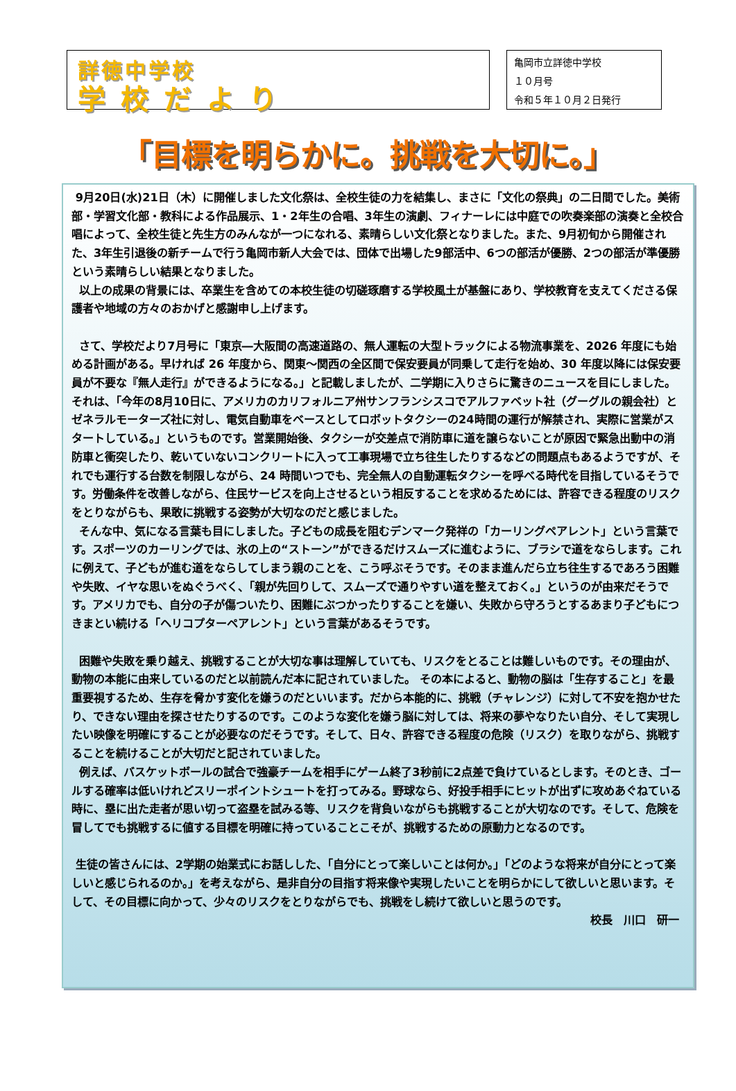詳徳中学校
学校だより
亀岡市立詳徳中学校
１０月号
令和５年１０月２日発行
「目標を明らかに。挑戦を大切に。」
9月20日(水)21日（木）に開催しました文化祭は、全校生徒の力を結集し、まさに「文化の祭典」の二日間でした。美術部・学習文化部・教科による作品展示、1・2年生の合唱、3年生の演劇、フィナーレには中庭での吹奏楽部の演奏と全校合唱によって、全校生徒と先生方のみんなが一つになれる、素晴らしい文化祭となりました。また、9月初旬から開催された、3年生引退後の新チームで行う亀岡市新人大会では、団体で出場した9部活中、6つの部活が優勝、2つの部活が準優勝という素晴らしい結果となりました。
以上の成果の背景には、卒業生を含めての本校生徒の切磋琢磨する学校風土が基盤にあり、学校教育を支えてくださる保護者や地域の方々のおかげと感謝申し上げます。
さて、学校だより7月号に「東京―大阪間の高速道路の、無人運転の大型トラックによる物流事業を、2026 年度にも始める計画がある。早ければ 26 年度から、関東～関西の全区間で保安要員が同乗して走行を始め、30 年度以降には保安要員が不要な『無人走行』ができるようになる。」と記載しましたが、二学期に入りさらに驚きのニュースを目にしました。それは、「今年の8月10日に、アメリカのカリフォルニア州サンフランシスコでアルファベット社（グーグルの親会社）とゼネラルモーターズ社に対し、電気自動車をベースとしてロボットタクシーの24時間の運行が解禁され、実際に営業がスタートしている。」というものです。営業開始後、タクシーが交差点で消防車に道を譲らないことが原因で緊急出動中の消防車と衝突したり、乾いていないコンクリートに入って工事現場で立ち往生したりするなどの問題点もあるようですが、それでも運行する台数を制限しながら、24 時間いつでも、完全無人の自動運転タクシーを呼べる時代を目指しているそうです。労働条件を改善しながら、住民サービスを向上させるという相反することを求めるためには、許容できる程度のリスクをとりながらも、果敢に挑戦する姿勢が大切なのだと感じました。
そんな中、気になる言葉も目にしました。子どもの成長を阻むデンマーク発祥の「カーリングペアレント」という言葉です。スポーツのカーリングでは、氷の上の“ストーン”ができるだけスムーズに進むように、ブラシで道をならします。これに例えて、子どもが進む道をならしてしまう親のことを、こう呼ぶそうです。そのまま進んだら立ち往生するであろう困難や失敗、イヤな思いをぬぐうべく、「親が先回りして、スムーズで通りやすい道を整えておく。」というのが由来だそうです。アメリカでも、自分の子が傷ついたり、困難にぶつかったりすることを嫌い、失敗から守ろうとするあまり子どもにつきまとい続ける「ヘリコプターペアレント」という言葉があるそうです。
困難や失敗を乗り越え、挑戦することが大切な事は理解していても、リスクをとることは難しいものです。その理由が、動物の本能に由来しているのだと以前読んだ本に記されていました。 その本によると、動物の脳は「生存すること」を最重要視するため、生存を脅かす変化を嫌うのだといいます。だから本能的に、挑戦（チャレンジ）に対して不安を抱かせたり、できない理由を探させたりするのです。このような変化を嫌う脳に対しては、将来の夢やなりたい自分、そして実現したい映像を明確にすることが必要なのだそうです。そして、日々、許容できる程度の危険（リスク）を取りながら、挑戦することを続けることが大切だと記されていました。
例えば、バスケットボールの試合で強豪チームを相手にゲーム終了3秒前に2点差で負けているとします。そのとき、ゴールする確率は低いけれどスリーポイントシュートを打ってみる。野球なら、好投手相手にヒットが出ずに攻めあぐねている時に、塁に出た走者が思い切って盗塁を試みる等、リスクを背負いながらも挑戦することが大切なのです。そして、危険を冒してでも挑戦するに値する目標を明確に持っていることこそが、挑戦するための原動力となるのです。
生徒の皆さんには、2学期の始業式にお話しした、「自分にとって楽しいことは何か。」「どのような将来が自分にとって楽しいと感じられるのか。」を考えながら、是非自分の目指す将来像や実現したいことを明らかにして欲しいと思います。そして、その目標に向かって、少々のリスクをとりながらでも、挑戦をし続けて欲しいと思うのです。
校長　川口　研一